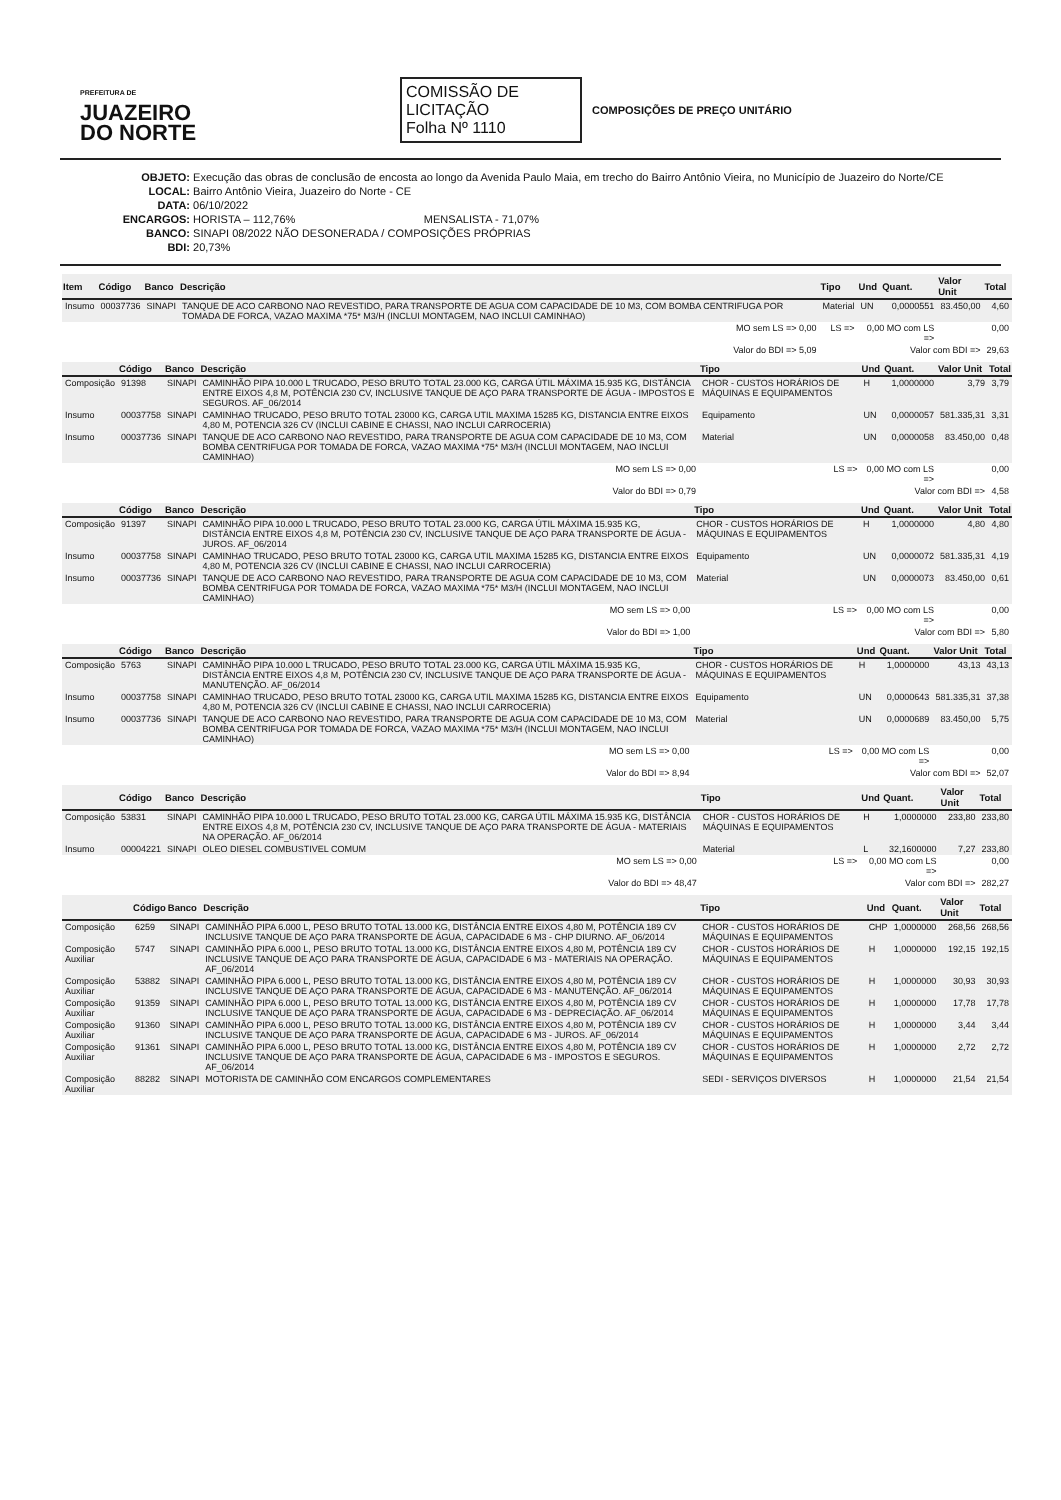PREFEITURA DE
JUAZEIRO
DO NORTE
COMISSÃO DE LICITAÇÃO
Folha Nº 1110
COMPOSIÇÕES DE PREÇO UNITÁRIO
OBJETO: Execução das obras de conclusão de encosta ao longo da Avenida Paulo Maia, em trecho do Bairro Antônio Vieira, no Município de Juazeiro do Norte/CE
LOCAL: Bairro Antônio Vieira, Juazeiro do Norte - CE
DATA: 06/10/2022
ENCARGOS: HORISTA – 112,76% MENSALISTA - 71,07%
BANCO: SINAPI 08/2022 NÃO DESONERADA / COMPOSIÇÕES PRÓPRIAS
BDI: 20,73%
| Item | Código | Banco | Descrição | Tipo | Und | Quant. | Valor Unit | Total |
| --- | --- | --- | --- | --- | --- | --- | --- | --- |
| Insumo | 00037736 | SINAPI | TANQUE DE ACO CARBONO NAO REVESTIDO, PARA TRANSPORTE DE AGUA COM CAPACIDADE DE 10 M3, COM BOMBA CENTRIFUGA POR TOMADA DE FORCA, VAZAO MAXIMA *75* M3/H (INCLUI MONTAGEM, NAO INCLUI CAMINHAO) | Material | UN | 0,0000551 | 83.450,00 | 4,60 |
| MO sem LS => 0,00 | | | | LS => | 0,00 MO com LS => | | | 0,00 |
| Valor do BDI => 5,09 | | | | Valor com BDI => | | | | 29,63 |
| | Código | Banco | Descrição | Tipo | Und | Quant. | Valor Unit | Total |
| --- | --- | --- | --- | --- | --- | --- | --- | --- |
| Composição | 91398 | SINAPI | CAMINHÃO PIPA 10.000 L TRUCADO, PESO BRUTO TOTAL 23.000 KG, CARGA ÚTIL MÁXIMA 15.935 KG, DISTÂNCIA ENTRE EIXOS 4,8 M, POTÊNCIA 230 CV, INCLUSIVE TANQUE DE AÇO PARA TRANSPORTE DE ÁGUA - IMPOSTOS E SEGUROS. AF_06/2014 | CHOR - CUSTOS HORÁRIOS DE MÁQUINAS E EQUIPAMENTOS | H | 1,0000000 | 3,79 | 3,79 |
| Insumo | 00037758 | SINAPI | CAMINHAO TRUCADO, PESO BRUTO TOTAL 23000 KG, CARGA UTIL MAXIMA 15285 KG, DISTANCIA ENTRE EIXOS 4,80 M, POTENCIA 326 CV (INCLUI CABINE E CHASSI, NAO INCLUI CARROCERIA) | Equipamento | UN | 0,0000057 | 581.335,31 | 3,31 |
| Insumo | 00037736 | SINAPI | TANQUE DE ACO CARBONO NAO REVESTIDO, PARA TRANSPORTE DE AGUA COM CAPACIDADE DE 10 M3, COM BOMBA CENTRIFUGA POR TOMADA DE FORCA, VAZAO MAXIMA *75* M3/H (INCLUI MONTAGEM, NAO INCLUI CAMINHAO) | Material | UN | 0,0000058 | 83.450,00 | 0,48 |
| MO sem LS => 0,00 | | | | LS => | 0,00 MO com LS => | | | 0,00 |
| Valor do BDI => 0,79 | | | | Valor com BDI => | | | | 4,58 |
| | Código | Banco | Descrição | Tipo | Und | Quant. | Valor Unit | Total |
| --- | --- | --- | --- | --- | --- | --- | --- | --- |
| Composição | 91397 | SINAPI | CAMINHÃO PIPA 10.000 L TRUCADO, PESO BRUTO TOTAL 23.000 KG, CARGA ÚTIL MÁXIMA 15.935 KG, DISTÂNCIA ENTRE EIXOS 4,8 M, POTÊNCIA 230 CV, INCLUSIVE TANQUE DE AÇO PARA TRANSPORTE DE ÁGUA - JUROS. AF_06/2014 | CHOR - CUSTOS HORÁRIOS DE MÁQUINAS E EQUIPAMENTOS | H | 1,0000000 | 4,80 | 4,80 |
| Insumo | 00037758 | SINAPI | CAMINHAO TRUCADO, PESO BRUTO TOTAL 23000 KG, CARGA UTIL MAXIMA 15285 KG, DISTANCIA ENTRE EIXOS 4,80 M, POTENCIA 326 CV (INCLUI CABINE E CHASSI, NAO INCLUI CARROCERIA) | Equipamento | UN | 0,0000072 | 581.335,31 | 4,19 |
| Insumo | 00037736 | SINAPI | TANQUE DE ACO CARBONO NAO REVESTIDO, PARA TRANSPORTE DE AGUA COM CAPACIDADE DE 10 M3, COM BOMBA CENTRIFUGA POR TOMADA DE FORCA, VAZAO MAXIMA *75* M3/H (INCLUI MONTAGEM, NAO INCLUI CAMINHAO) | Material | UN | 0,0000073 | 83.450,00 | 0,61 |
| MO sem LS => 0,00 | | | | LS => | 0,00 MO com LS => | | | 0,00 |
| Valor do BDI => 1,00 | | | | Valor com BDI => | | | | 5,80 |
| | Código | Banco | Descrição | Tipo | Und | Quant. | Valor Unit | Total |
| --- | --- | --- | --- | --- | --- | --- | --- | --- |
| Composição | 5763 | SINAPI | CAMINHÃO PIPA 10.000 L TRUCADO, PESO BRUTO TOTAL 23.000 KG, CARGA ÚTIL MÁXIMA 15.935 KG, DISTÂNCIA ENTRE EIXOS 4,8 M, POTÊNCIA 230 CV, INCLUSIVE TANQUE DE AÇO PARA TRANSPORTE DE ÁGUA - MANUTENÇÃO. AF_06/2014 | CHOR - CUSTOS HORÁRIOS DE MÁQUINAS E EQUIPAMENTOS | H | 1,0000000 | 43,13 | 43,13 |
| Insumo | 00037758 | SINAPI | CAMINHAO TRUCADO, PESO BRUTO TOTAL 23000 KG, CARGA UTIL MAXIMA 15285 KG, DISTANCIA ENTRE EIXOS 4,80 M, POTENCIA 326 CV (INCLUI CABINE E CHASSI, NAO INCLUI CARROCERIA) | Equipamento | UN | 0,0000643 | 581.335,31 | 37,38 |
| Insumo | 00037736 | SINAPI | TANQUE DE ACO CARBONO NAO REVESTIDO, PARA TRANSPORTE DE AGUA COM CAPACIDADE DE 10 M3, COM BOMBA CENTRIFUGA POR TOMADA DE FORCA, VAZAO MAXIMA *75* M3/H (INCLUI MONTAGEM, NAO INCLUI CAMINHAO) | Material | UN | 0,0000689 | 83.450,00 | 5,75 |
| MO sem LS => 0,00 | | | | LS => | 0,00 MO com LS => | | | 0,00 |
| Valor do BDI => 8,94 | | | | Valor com BDI => | | | | 52,07 |
| | Código | Banco | Descrição | Tipo | Und | Quant. | Valor Unit | Total |
| --- | --- | --- | --- | --- | --- | --- | --- | --- |
| Composição | 53831 | SINAPI | CAMINHÃO PIPA 10.000 L TRUCADO, PESO BRUTO TOTAL 23.000 KG, CARGA ÚTIL MÁXIMA 15.935 KG, DISTÂNCIA ENTRE EIXOS 4,8 M, POTÊNCIA 230 CV, INCLUSIVE TANQUE DE AÇO PARA TRANSPORTE DE ÁGUA - MATERIAIS NA OPERAÇÃO. AF_06/2014 | CHOR - CUSTOS HORÁRIOS DE MÁQUINAS E EQUIPAMENTOS | H | 1,0000000 | 233,80 | 233,80 |
| Insumo | 00004221 | SINAPI | OLEO DIESEL COMBUSTIVEL COMUM | Material | L | 32,1600000 | 7,27 | 233,80 |
| MO sem LS => 0,00 | | | | LS => | 0,00 MO com LS => | | | 0,00 |
| Valor do BDI => 48,47 | | | | Valor com BDI => | | | | 282,27 |
| | Código | Banco | Descrição | Tipo | Und | Quant. | Valor Unit | Total |
| --- | --- | --- | --- | --- | --- | --- | --- | --- |
| Composição | 6259 | SINAPI | CAMINHÃO PIPA 6.000 L, PESO BRUTO TOTAL 13.000 KG, DISTÂNCIA ENTRE EIXOS 4,80 M, POTÊNCIA 189 CV INCLUSIVE TANQUE DE AÇO PARA TRANSPORTE DE ÁGUA, CAPACIDADE 6 M3 - CHP DIURNO. AF_06/2014 | CHOR - CUSTOS HORÁRIOS DE MÁQUINAS E EQUIPAMENTOS | CHP | 1,0000000 | 268,56 | 268,56 |
| Composição Auxiliar | 5747 | SINAPI | CAMINHÃO PIPA 6.000 L, PESO BRUTO TOTAL 13.000 KG, DISTÂNCIA ENTRE EIXOS 4,80 M, POTÊNCIA 189 CV INCLUSIVE TANQUE DE AÇO PARA TRANSPORTE DE ÁGUA, CAPACIDADE 6 M3 - MATERIAIS NA OPERAÇÃO. AF_06/2014 | CHOR - CUSTOS HORÁRIOS DE MÁQUINAS E EQUIPAMENTOS | H | 1,0000000 | 192,15 | 192,15 |
| Composição Auxiliar | 53882 | SINAPI | CAMINHÃO PIPA 6.000 L, PESO BRUTO TOTAL 13.000 KG, DISTÂNCIA ENTRE EIXOS 4,80 M, POTÊNCIA 189 CV INCLUSIVE TANQUE DE AÇO PARA TRANSPORTE DE ÁGUA, CAPACIDADE 6 M3 - MANUTENÇÃO. AF_06/2014 | CHOR - CUSTOS HORÁRIOS DE MÁQUINAS E EQUIPAMENTOS | H | 1,0000000 | 30,93 | 30,93 |
| Composição Auxiliar | 91359 | SINAPI | CAMINHÃO PIPA 6.000 L, PESO BRUTO TOTAL 13.000 KG, DISTÂNCIA ENTRE EIXOS 4,80 M, POTÊNCIA 189 CV INCLUSIVE TANQUE DE AÇO PARA TRANSPORTE DE ÁGUA, CAPACIDADE 6 M3 - DEPRECIAÇÃO. AF_06/2014 | CHOR - CUSTOS HORÁRIOS DE MÁQUINAS E EQUIPAMENTOS | H | 1,0000000 | 17,78 | 17,78 |
| Composição Auxiliar | 91360 | SINAPI | CAMINHÃO PIPA 6.000 L, PESO BRUTO TOTAL 13.000 KG, DISTÂNCIA ENTRE EIXOS 4,80 M, POTÊNCIA 189 CV INCLUSIVE TANQUE DE AÇO PARA TRANSPORTE DE ÁGUA, CAPACIDADE 6 M3 - JUROS. AF_06/2014 | CHOR - CUSTOS HORÁRIOS DE MÁQUINAS E EQUIPAMENTOS | H | 1,0000000 | 3,44 | 3,44 |
| Composição Auxiliar | 91361 | SINAPI | CAMINHÃO PIPA 6.000 L, PESO BRUTO TOTAL 13.000 KG, DISTÂNCIA ENTRE EIXOS 4,80 M, POTÊNCIA 189 CV INCLUSIVE TANQUE DE AÇO PARA TRANSPORTE DE ÁGUA, CAPACIDADE 6 M3 - IMPOSTOS E SEGUROS. AF_06/2014 | CHOR - CUSTOS HORÁRIOS DE MÁQUINAS E EQUIPAMENTOS | H | 1,0000000 | 2,72 | 2,72 |
| Composição Auxiliar | 88282 | SINAPI | MOTORISTA DE CAMINHÃO COM ENCARGOS COMPLEMENTARES | SEDI - SERVIÇOS DIVERSOS | H | 1,0000000 | 21,54 | 21,54 |